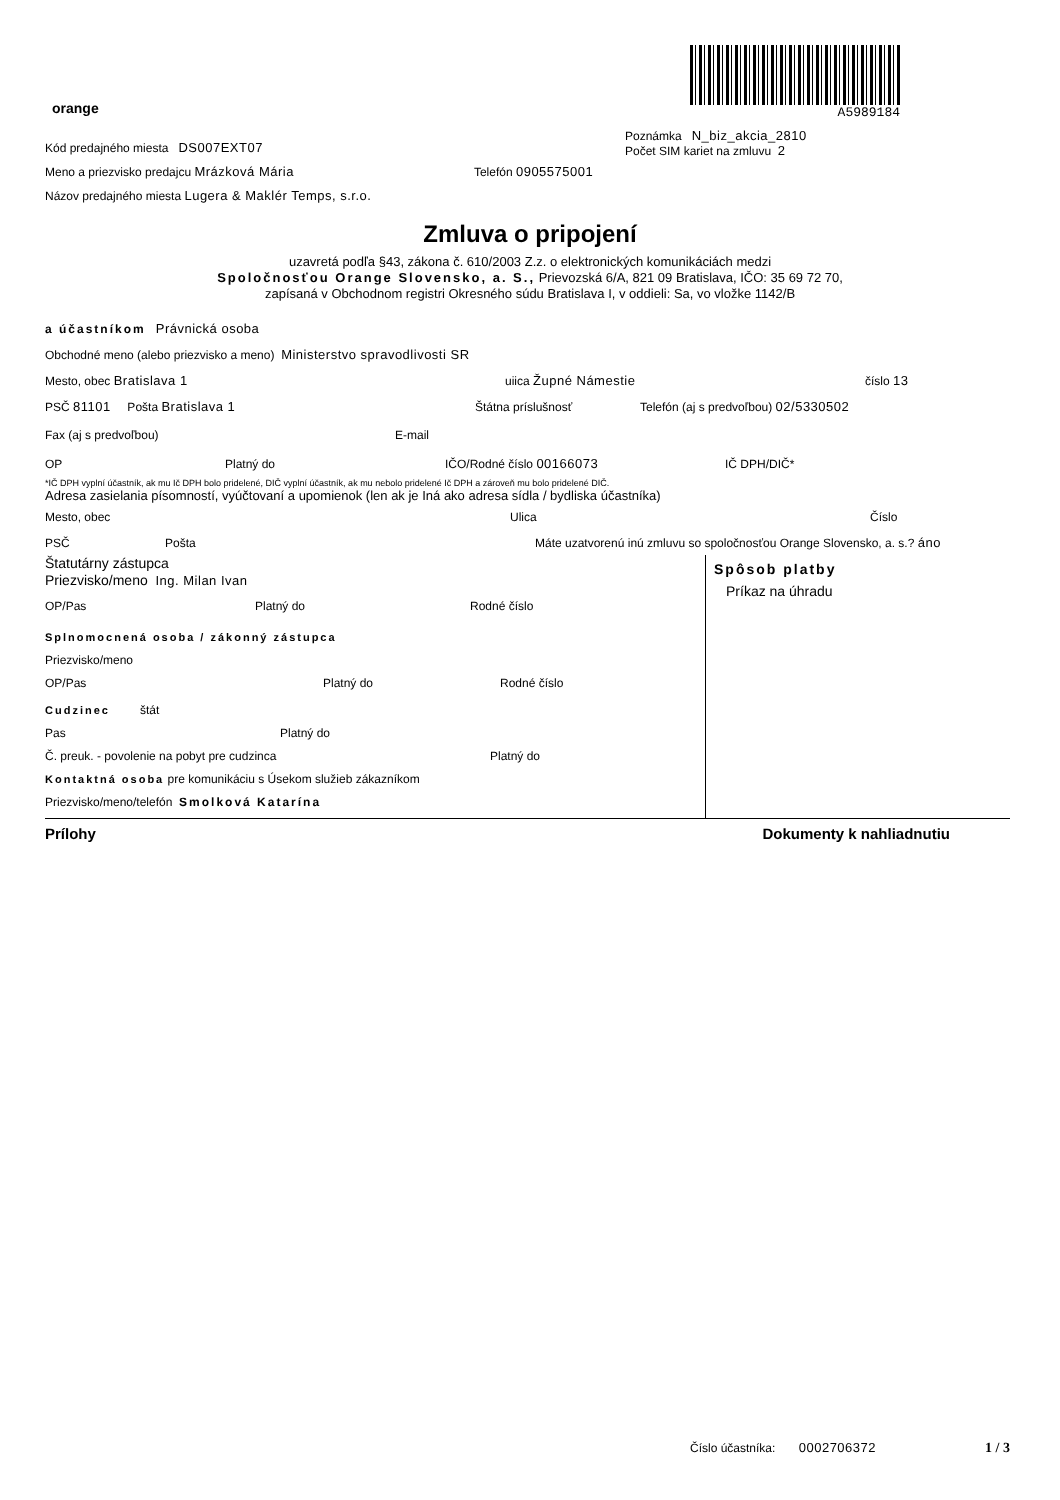orange
A5989184
Poznámka N_biz_akcia_2810
Počet SIM kariet na zmluvu 2
Kód predajného miesta DS007EXT07
Meno a priezvisko predajcu Mrázková Mária Telefón 0905575001
Názov predajného miesta Lugera & Maklér Temps, s.r.o.
Zmluva o pripojení
uzavretá podľa §43, zákona č. 610/2003 Z.z. o elektronických komunikáciách medzi
Spoločnosťou Orange Slovensko, a. S., Prievozská 6/A, 821 09 Bratislava, IČO: 35 69 72 70,
zapísaná v Obchodnom registri Okresného súdu Bratislava I, v oddieli: Sa, vo vložke 1142/B
a účastníkom Právnická osoba
Obchodné meno (alebo priezvisko a meno) Ministerstvo spravodlivosti SR
Mesto, obec Bratislava 1 uiica Župné Námestie číslo 13
PSČ 81101 Pošta Bratislava 1 Štátna príslušnosť Telefón (aj s predvoľbou) 02/5330502
Fax (aj s predvoľbou) E-mail
OP Platný do IČO/Rodné číslo 00166073 IČ DPH/DIČ*
*IČ DPH vyplní účastník, ak mu Ič DPH bolo pridelené, DIČ vyplní účastník, ak mu nebolo pridelené Ič DPH a zároveň mu bolo pridelené DIČ.
Adresa zasielania písomností, vyúčtovaní a upomienok (len ak je Iná ako adresa sídla / bydliska účastníka)
Mesto, obec Ulica Číslo
PSČ Pošta Máte uzatvorenú inú zmluvu so spoločnosťou Orange Slovensko, a. s.? áno
Štatutárny zástupca
Priezvisko/meno Ing. Milan Ivan
OP/Pas Platný do Rodné číslo
Splnomocnená osoba / zákonný zástupca
Priezvisko/meno
OP/Pas Platný do Rodné číslo
Cudzinec štát
Pas Platný do
Č. preuk. - povolenie na pobyt pre cudzinca Platný do
Kontaktná osoba pre komunikáciu s Úsekom služieb zákazníkom
Priezvisko/meno/telefón Smolková Katarína
Spôsob platby
Príkaz na úhradu
Prílohy Dokumenty k nahliadnutiu
Číslo účastníka: 0002706372 1 / 3